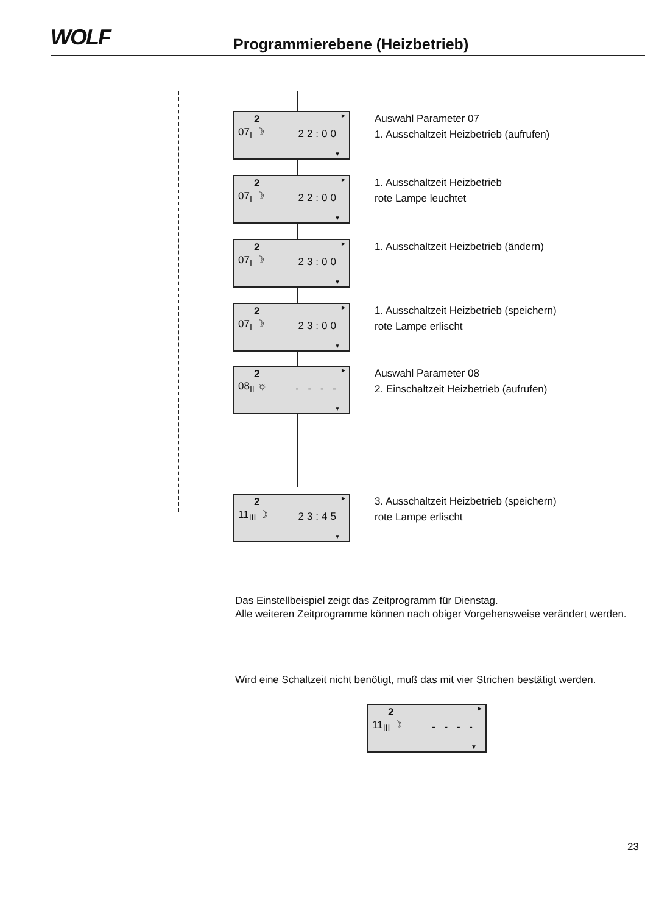WOLF Programmierebene (Heizbetrieb)
2
07<sub>I</sub> ☽
22:00
►
▼
Auswahl Parameter 07
1. Ausschaltzeit Heizbetrieb (aufrufen)
2
07<sub>I</sub> ☽
22:00
►
▼
1. Ausschaltzeit Heizbetrieb
rote Lampe leuchtet
2
07<sub>I</sub> ☽
23:00
►
▼
1. Ausschaltzeit Heizbetrieb (ändern)
2
07<sub>I</sub> ☽
23:00
►
▼
1. Ausschaltzeit Heizbetrieb (speichern)
rote Lampe erlischt
2
08<sub>II</sub> ☼
- - - -
►
▼
Auswahl Parameter 08
2. Einschaltzeit Heizbetrieb (aufrufen)
2
11<sub>III</sub> ☽
23:45
►
▼
3. Ausschaltzeit Heizbetrieb (speichern)
rote Lampe erlischt
Das Einstellbeispiel zeigt das Zeitprogramm für Dienstag.
Alle weiteren Zeitprogramme können nach obiger Vorgehensweise verändert werden.
Wird eine Schaltzeit nicht benötigt, muß das mit vier Strichen bestätigt werden.
2
11<sub>III</sub> ☽
- - - -
►
▼
23